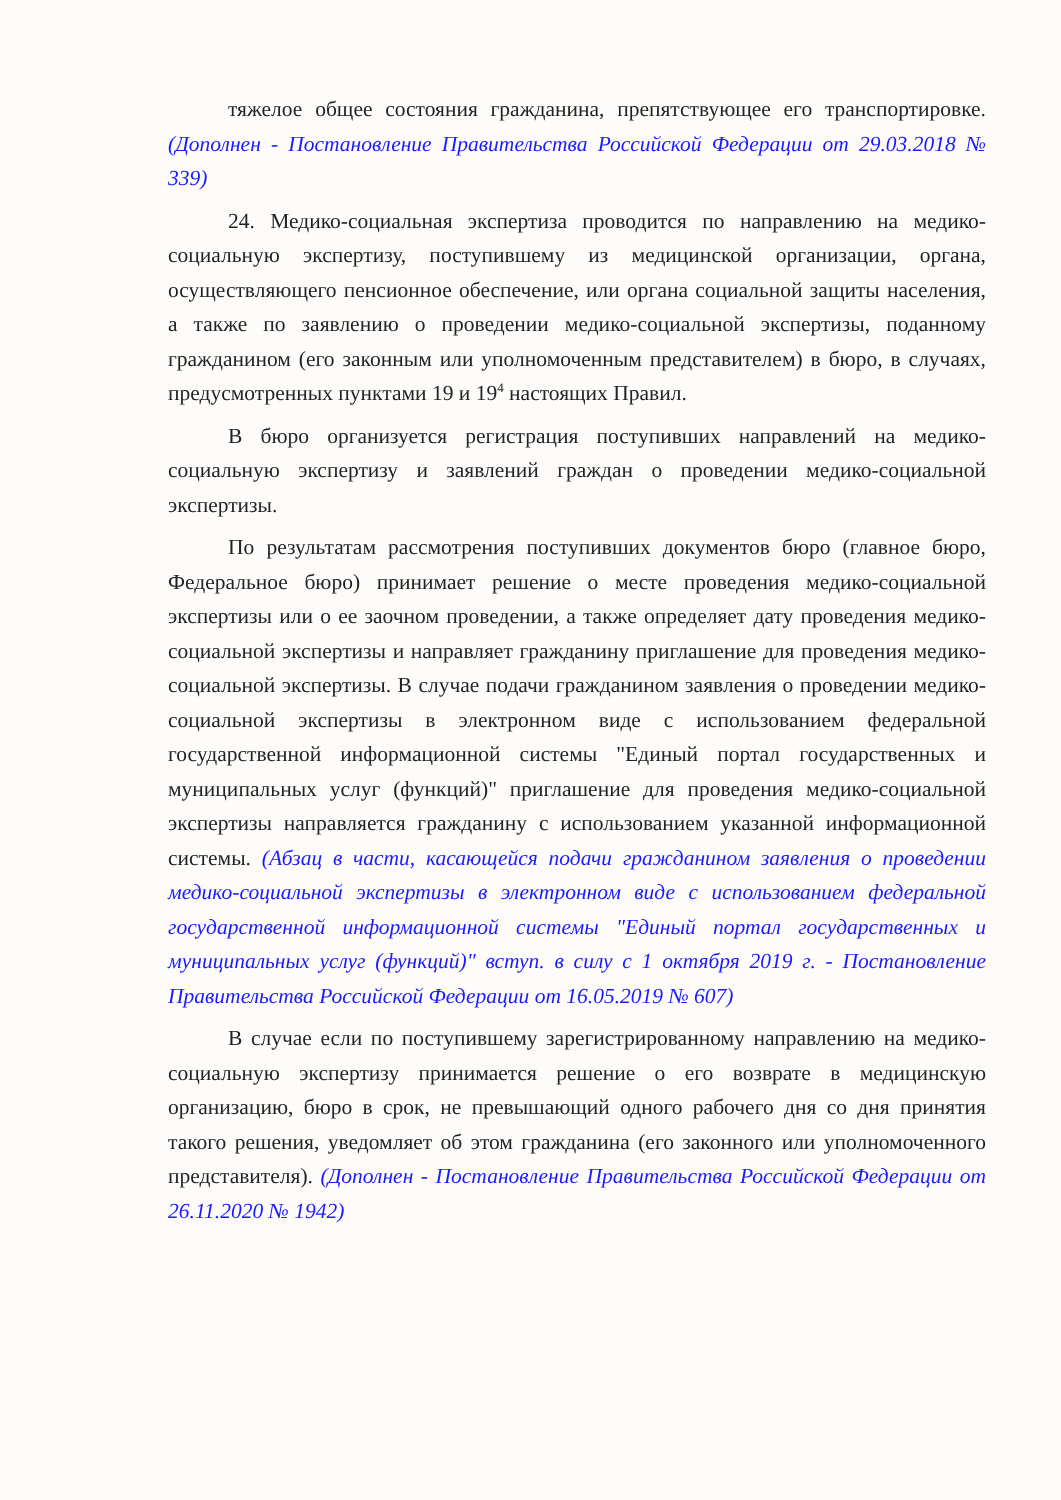тяжелое общее состояния гражданина, препятствующее его транспортировке. (Дополнен - Постановление Правительства Российской Федерации от 29.03.2018 № 339)
24. Медико-социальная экспертиза проводится по направлению на медико-социальную экспертизу, поступившему из медицинской организации, органа, осуществляющего пенсионное обеспечение, или органа социальной защиты населения, а также по заявлению о проведении медико-социальной экспертизы, поданному гражданином (его законным или уполномоченным представителем) в бюро, в случаях, предусмотренных пунктами 19 и 19<sup>4</sup> настоящих Правил.
В бюро организуется регистрация поступивших направлений на медико-социальную экспертизу и заявлений граждан о проведении медико-социальной экспертизы.
По результатам рассмотрения поступивших документов бюро (главное бюро, Федеральное бюро) принимает решение о месте проведения медико-социальной экспертизы или о ее заочном проведении, а также определяет дату проведения медико-социальной экспертизы и направляет гражданину приглашение для проведения медико-социальной экспертизы. В случае подачи гражданином заявления о проведении медико-социальной экспертизы в электронном виде с использованием федеральной государственной информационной системы "Единый портал государственных и муниципальных услуг (функций)" приглашение для проведения медико-социальной экспертизы направляется гражданину с использованием указанной информационной системы. (Абзац в части, касающейся подачи гражданином заявления о проведении медико-социальной экспертизы в электронном виде с использованием федеральной государственной информационной системы "Единый портал государственных и муниципальных услуг (функций)" вступ. в силу с 1 октября 2019 г. - Постановление Правительства Российской Федерации от 16.05.2019 № 607)
В случае если по поступившему зарегистрированному направлению на медико-социальную экспертизу принимается решение о его возврате в медицинскую организацию, бюро в срок, не превышающий одного рабочего дня со дня принятия такого решения, уведомляет об этом гражданина (его законного или уполномоченного представителя). (Дополнен - Постановление Правительства Российской Федерации от 26.11.2020 № 1942)